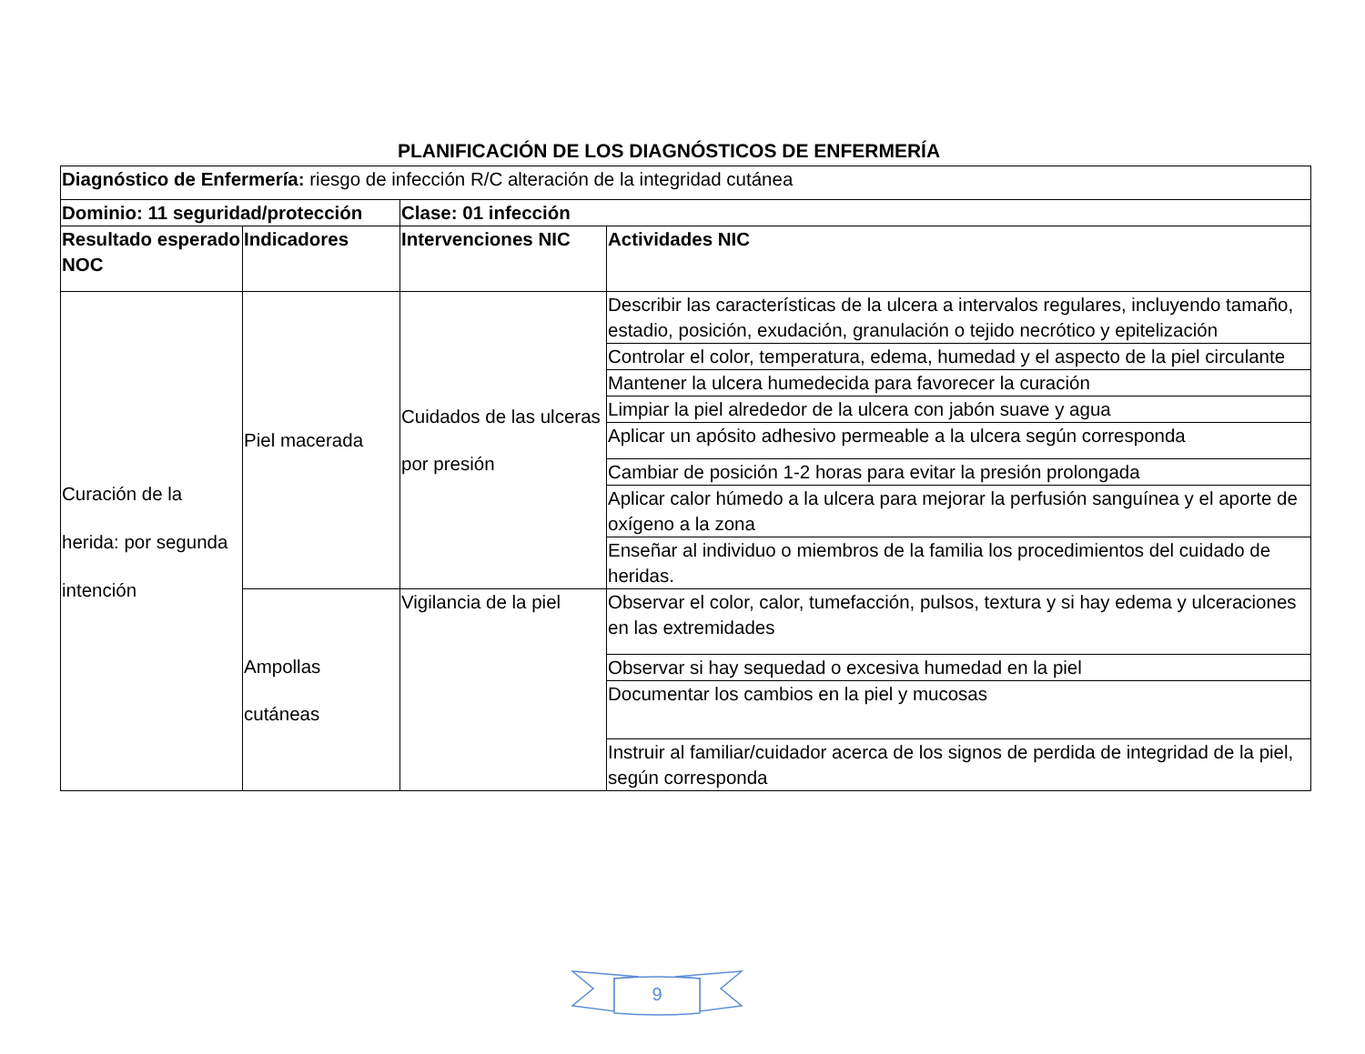PLANIFICACIÓN DE LOS DIAGNÓSTICOS DE ENFERMERÍA
| Diagnóstico de Enfermería: riesgo de infección R/C alteración de la integridad cutánea | | | |
| Dominio: 11 seguridad/protección | | Clase: 01 infección | |
| Resultado esperado NOC | Indicadores | Intervenciones NIC | Actividades NIC |
| Curación de la herida: por segunda intención | Piel macerada | Cuidados de las ulceras por presión | Describir las características de la ulcera a intervalos regulares, incluyendo tamaño, estadio, posición, exudación, granulación o tejido necrótico y epitelización |
| | | | Controlar el color, temperatura, edema, humedad y el aspecto de la piel circulante |
| | | | Mantener la ulcera humedecida para favorecer la curación |
| | | | Limpiar la piel alrededor de la ulcera con jabón suave y agua |
| | | | Aplicar un apósito adhesivo permeable a la ulcera según corresponda |
| | | | Cambiar de posición 1-2 horas para evitar la presión prolongada |
| | | | Aplicar calor húmedo a la ulcera para mejorar la perfusión sanguínea y el aporte de oxígeno a la zona |
| | | | Enseñar al individuo o miembros de la familia los procedimientos del cuidado de heridas. |
| | Ampollas cutáneas | Vigilancia de la piel | Observar el color, calor, tumefacción, pulsos, textura y si hay edema y ulceraciones en las extremidades |
| | | | Observar si hay sequedad o excesiva humedad en la piel |
| | | | Documentar los cambios en la piel y mucosas |
| | | | Instruir al familiar/cuidador acerca de los signos de perdida de integridad de la piel, según corresponda |
9